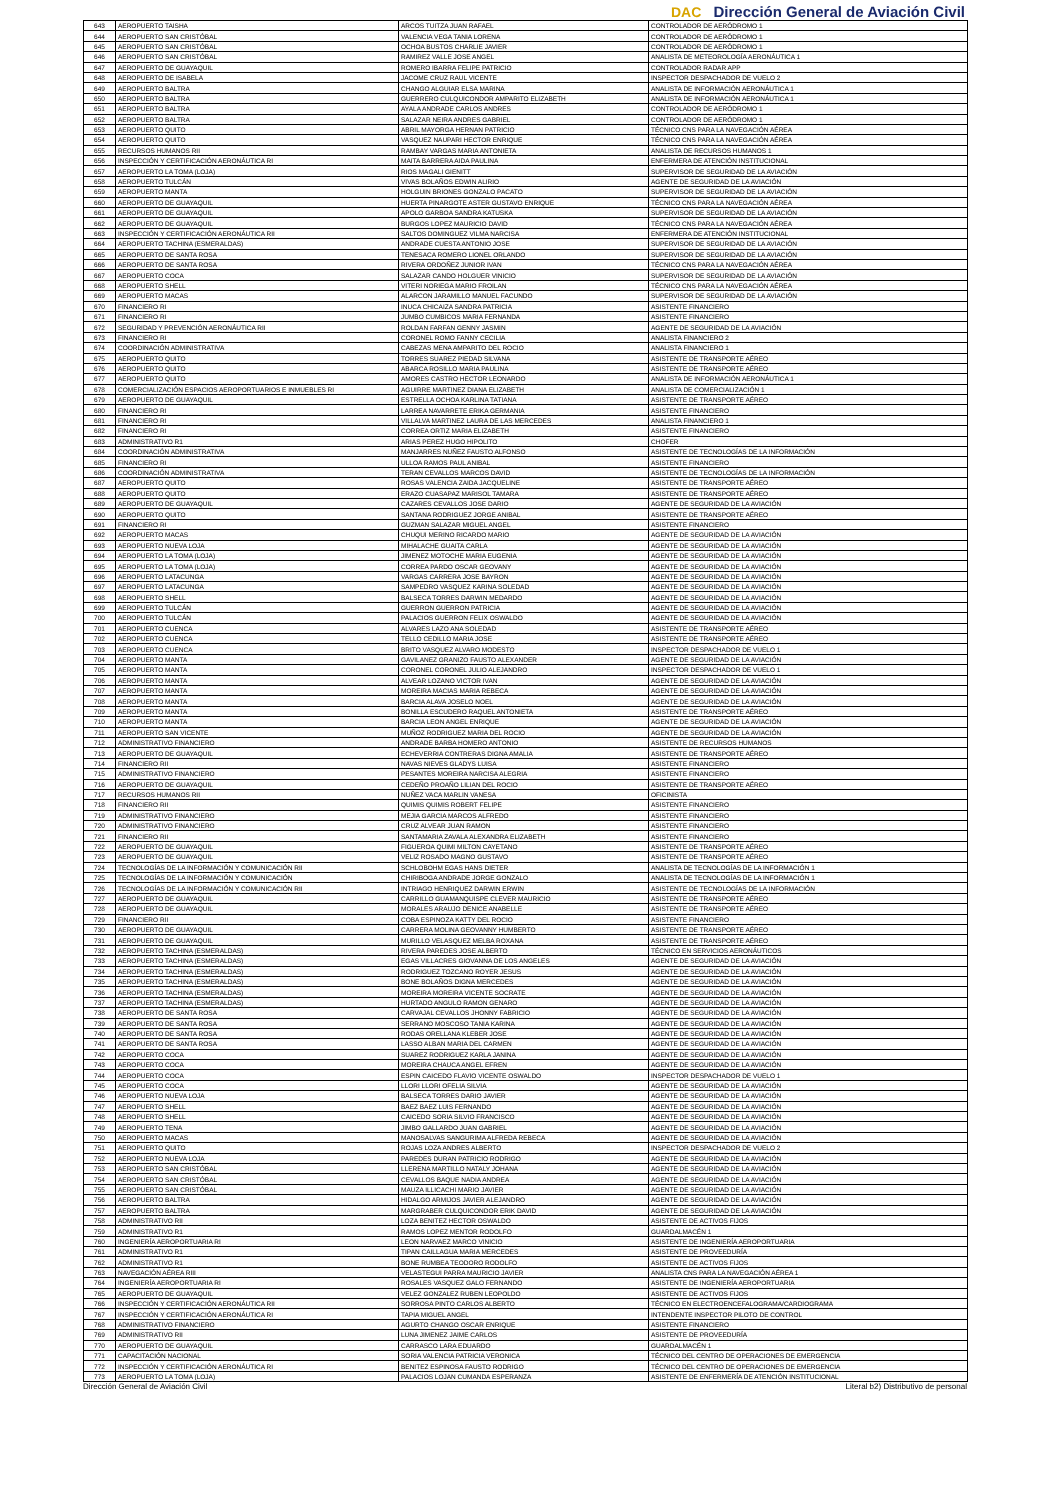DAC Dirección General de Aviación Civil
| 643 | AEROPUERTO TAISHA | ARCOS TUITZA JUAN RAFAEL | CONTROLADOR DE AERÓDROMO 1 |
| 644 | AEROPUERTO SAN CRISTÓBAL | VALENCIA VEGA TANIA LORENA | CONTROLADOR DE AERÓDROMO 1 |
| 645 | AEROPUERTO SAN CRISTÓBAL | OCHOA BUSTOS CHARLIE JAVIER | CONTROLADOR DE AERÓDROMO 1 |
| 646 | AEROPUERTO SAN CRISTÓBAL | RAMIREZ VALLE JOSE ANGEL | ANALISTA DE METEOROLOGÍA AERONÁUTICA 1 |
| 647 | AEROPUERTO DE GUAYAQUIL | ROMERO IBARRA FELIPE PATRICIO | CONTROLADOR RADAR APP |
| 648 | AEROPUERTO DE ISABELA | JACOME CRUZ RAUL VICENTE | INSPECTOR DESPACHADOR DE VUELO 2 |
| 649 | AEROPUERTO BALTRA | CHANGO ALGUIAR ELSA MARINA | ANALISTA DE INFORMACIÓN AERONÁUTICA 1 |
| 650 | AEROPUERTO BALTRA | GUERRERO CULQUICONDOR AMPARITO ELIZABETH | ANALISTA DE INFORMACIÓN AERONÁUTICA 1 |
| 651 | AEROPUERTO BALTRA | AYALA ANDRADE CARLOS ANDRES | CONTROLADOR DE AERÓDROMO 1 |
| 652 | AEROPUERTO BALTRA | SALAZAR NEIRA ANDRES GABRIEL | CONTROLADOR DE AERÓDROMO 1 |
| 653 | AEROPUERTO QUITO | ABRIL MAYORGA HERNAN PATRICIO | TÉCNICO CNS PARA LA NAVEGACIÓN AÉREA |
| 654 | AEROPUERTO QUITO | VASQUEZ NAUPARI HECTOR ENRIQUE | TÉCNICO CNS PARA LA NAVEGACIÓN AÉREA |
| 655 | RECURSOS HUMANOS RII | RAMBAY VARGAS MARIA ANTONIETA | ANALISTA DE RECURSOS HUMANOS 1 |
| 656 | INSPECCIÓN Y CERTIFICACIÓN AERONÁUTICA RI | MAITA BARRERA AIDA PAULINA | ENFERMERA DE ATENCIÓN INSTITUCIONAL |
| 657 | AEROPUERTO LA TOMA (LOJA) | RIOS MAGALI GIENITT | SUPERVISOR DE SEGURIDAD DE LA AVIACIÓN |
| 658 | AEROPUERTO TULCÁN | VIVAS BOLAÑOS EDWIN ALIRIO | AGENTE DE SEGURIDAD DE LA AVIACIÓN |
| 659 | AEROPUERTO MANTA | HOLGUIN BRIONES GONZALO PACATO | SUPERVISOR DE SEGURIDAD DE LA AVIACIÓN |
| 660 | AEROPUERTO DE GUAYAQUIL | HUERTA PINARGOTE ASTER GUSTAVO ENRIQUE | TÉCNICO CNS PARA LA NAVEGACIÓN AÉREA |
| 661 | AEROPUERTO DE GUAYAQUIL | APOLO GARBOA SANDRA KATUSKA | SUPERVISOR DE SEGURIDAD DE LA AVIACIÓN |
| 662 | AEROPUERTO DE GUAYAQUIL | BURGOS LOPEZ MAURICIO DAVID | TÉCNICO CNS PARA LA NAVEGACIÓN AÉREA |
| 663 | INSPECCIÓN Y CERTIFICACIÓN AERONÁUTICA RII | SALTOS DOMINGUEZ VILMA NARCISA | ENFERMERA DE ATENCIÓN INSTITUCIONAL |
| 664 | AEROPUERTO TACHINA (ESMERALDAS) | ANDRADE CUESTA ANTONIO JOSE | SUPERVISOR DE SEGURIDAD DE LA AVIACIÓN |
| 665 | AEROPUERTO DE SANTA ROSA | TENESACA ROMERO LIONEL ORLANDO | SUPERVISOR DE SEGURIDAD DE LA AVIACIÓN |
| 666 | AEROPUERTO DE SANTA ROSA | RIVERA ORDOÑEZ JUNIOR IVAN | TÉCNICO CNS PARA LA NAVEGACIÓN AÉREA |
| 667 | AEROPUERTO COCA | SALAZAR CANDO HOLGUER VINICIO | SUPERVISOR DE SEGURIDAD DE LA AVIACIÓN |
| 668 | AEROPUERTO SHELL | VITERI NORIEGA MARIO FROILAN | TÉCNICO CNS PARA LA NAVEGACIÓN AÉREA |
| 669 | AEROPUERTO MACAS | ALARCON JARAMILLO MANUEL FACUNDO | SUPERVISOR DE SEGURIDAD DE LA AVIACIÓN |
| 670 | FINANCIERO RI | INUCA CHICAIZA SANDRA PATRICIA | ASISTENTE FINANCIERO |
| 671 | FINANCIERO RI | JUMBO CUMBICOS MARIA FERNANDA | ASISTENTE FINANCIERO |
| 672 | SEGURIDAD Y PREVENCIÓN AERONÁUTICA RII | ROLDAN FARFAN GENNY JASMIN | AGENTE DE SEGURIDAD DE LA AVIACIÓN |
| 673 | FINANCIERO RI | CORONEL ROMO FANNY CECILIA | ANALISTA FINANCIERO 2 |
| 674 | COORDINACIÓN ADMINISTRATIVA | CABEZAS MENA AMPARITO DEL ROCIO | ANALISTA FINANCIERO 1 |
| 675 | AEROPUERTO QUITO | TORRES SUAREZ PIEDAD SILVANA | ASISTENTE DE TRANSPORTE AÉREO |
| 676 | AEROPUERTO QUITO | ABARCA ROSILLO MARIA PAULINA | ASISTENTE DE TRANSPORTE AÉREO |
| 677 | AEROPUERTO QUITO | AMORES CASTRO HECTOR LEONARDO | ANALISTA DE INFORMACIÓN AERONÁUTICA 1 |
| 678 | COMERCIALIZACIÓN ESPACIOS AEROPORTUARIOS E INMUEBLES RI | AGUIRRE MARTINEZ DIANA ELIZABETH | ANALISTA DE COMERCIALIZACIÓN 1 |
| 679 | AEROPUERTO DE GUAYAQUIL | ESTRELLA OCHOA KARLINA TATIANA | ASISTENTE DE TRANSPORTE AÉREO |
| 680 | FINANCIERO RI | LARREA NAVARRETE ERIKA GERMANIA | ASISTENTE FINANCIERO |
| 681 | FINANCIERO RI | VILLALVA MARTINEZ LAURA DE LAS MERCEDES | ANALISTA FINANCIERO 1 |
| 682 | FINANCIERO RI | CORREA ORTIZ MARIA ELIZABETH | ASISTENTE FINANCIERO |
| 683 | ADMINISTRATIVO R1 | ARIAS PEREZ HUGO HIPOLITO | CHOFER |
| 684 | COORDINACIÓN ADMINISTRATIVA | MANJARRES NUÑEZ FAUSTO ALFONSO | ASISTENTE DE TECNOLOGÍAS DE LA INFORMACIÓN |
| 685 | FINANCIERO RI | ULLOA RAMOS PAUL ANIBAL | ASISTENTE FINANCIERO |
| 686 | COORDINACIÓN ADMINISTRATIVA | TERAN CEVALLOS MARCOS DAVID | ASISTENTE DE TECNOLOGÍAS DE LA INFORMACIÓN |
| 687 | AEROPUERTO QUITO | ROSAS VALENCIA ZAIDA JACQUELINE | ASISTENTE DE TRANSPORTE AÉREO |
| 688 | AEROPUERTO QUITO | ERAZO CUASAPAZ MARISOL TAMARA | ASISTENTE DE TRANSPORTE AÉREO |
| 689 | AEROPUERTO DE GUAYAQUIL | CAZARES CEVALLOS JOSE DARIO | AGENTE DE SEGURIDAD DE LA AVIACIÓN |
| 690 | AEROPUERTO QUITO | SANTANA RODRIGUEZ JORGE ANIBAL | ASISTENTE DE TRANSPORTE AÉREO |
| 691 | FINANCIERO RI | GUZMAN SALAZAR MIGUEL ANGEL | ASISTENTE FINANCIERO |
| 692 | AEROPUERTO MACAS | CHUQUI MERINO RICARDO MARIO | AGENTE DE SEGURIDAD DE LA AVIACIÓN |
| 693 | AEROPUERTO NUEVA LOJA | MIHALACHE GUAITA CARLA | AGENTE DE SEGURIDAD DE LA AVIACIÓN |
| 694 | AEROPUERTO LA TOMA (LOJA) | JIMENEZ MOTOCHE MARIA EUGENIA | AGENTE DE SEGURIDAD DE LA AVIACIÓN |
| 695 | AEROPUERTO LA TOMA (LOJA) | CORREA PARDO OSCAR GEOVANY | AGENTE DE SEGURIDAD DE LA AVIACIÓN |
| 696 | AEROPUERTO LATACUNGA | VARGAS CARRERA JOSE BAYRON | AGENTE DE SEGURIDAD DE LA AVIACIÓN |
| 697 | AEROPUERTO LATACUNGA | SAMPEDRO VASQUEZ KARINA SOLEDAD | AGENTE DE SEGURIDAD DE LA AVIACIÓN |
| 698 | AEROPUERTO SHELL | BALSECA TORRES DARWIN MEDARDO | AGENTE DE SEGURIDAD DE LA AVIACIÓN |
| 699 | AEROPUERTO TULCÁN | GUERRON GUERRON PATRICIA | AGENTE DE SEGURIDAD DE LA AVIACIÓN |
| 700 | AEROPUERTO TULCÁN | PALACIOS GUERRON FELIX OSWALDO | AGENTE DE SEGURIDAD DE LA AVIACIÓN |
| 701 | AEROPUERTO CUENCA | ALVARES LAZO ANA SOLEDAD | ASISTENTE DE TRANSPORTE AÉREO |
| 702 | AEROPUERTO CUENCA | TELLO CEDILLO MARIA JOSE | ASISTENTE DE TRANSPORTE AÉREO |
| 703 | AEROPUERTO CUENCA | BRITO VASQUEZ ALVARO MODESTO | INSPECTOR DESPACHADOR DE VUELO 1 |
| 704 | AEROPUERTO MANTA | GAVILANEZ GRANIZO FAUSTO ALEXANDER | AGENTE DE SEGURIDAD DE LA AVIACIÓN |
| 705 | AEROPUERTO MANTA | CORONEL CORONEL JULIO ALEJANDRO | INSPECTOR DESPACHADOR DE VUELO 1 |
| 706 | AEROPUERTO MANTA | ALVEAR LOZANO VICTOR IVAN | AGENTE DE SEGURIDAD DE LA AVIACIÓN |
| 707 | AEROPUERTO MANTA | MOREIRA MACIAS MARIA REBECA | AGENTE DE SEGURIDAD DE LA AVIACIÓN |
| 708 | AEROPUERTO MANTA | BARCIA ALAVA JOSELO NOEL | AGENTE DE SEGURIDAD DE LA AVIACIÓN |
| 709 | AEROPUERTO MANTA | BONILLA ESCUDERO RAQUEL ANTONIETA | ASISTENTE DE TRANSPORTE AÉREO |
| 710 | AEROPUERTO MANTA | BARCIA LEON ANGEL ENRIQUE | AGENTE DE SEGURIDAD DE LA AVIACIÓN |
| 711 | AEROPUERTO SAN VICENTE | MUÑOZ RODRIGUEZ MARIA DEL ROCIO | AGENTE DE SEGURIDAD DE LA AVIACIÓN |
| 712 | ADMINISTRATIVO FINANCIERO | ANDRADE BARBA HOMERO ANTONIO | ASISTENTE DE RECURSOS HUMANOS |
| 713 | AEROPUERTO DE GUAYAQUIL | ECHEVERRIA CONTRERAS DIGNA AMALIA | ASISTENTE DE TRANSPORTE AÉREO |
| 714 | FINANCIERO RII | NAVAS NIEVES GLADYS LUISA | ASISTENTE FINANCIERO |
| 715 | ADMINISTRATIVO FINANCIERO | PESANTES MOREIRA NARCISA ALEGRIA | ASISTENTE FINANCIERO |
| 716 | AEROPUERTO DE GUAYAQUIL | CEDEÑO PROAÑO LILIAN DEL ROCIO | ASISTENTE DE TRANSPORTE AÉREO |
| 717 | RECURSOS HUMANOS RII | NUÑEZ VACA MARLIN VANESA | OFICINISTA |
| 718 | FINANCIERO RII | QUIMIS QUIMIS ROBERT FELIPE | ASISTENTE FINANCIERO |
| 719 | ADMINISTRATIVO FINANCIERO | MEJIA GARCIA MARCOS ALFREDO | ASISTENTE FINANCIERO |
| 720 | ADMINISTRATIVO FINANCIERO | CRUZ ALVEAR JUAN RAMON | ASISTENTE FINANCIERO |
| 721 | FINANCIERO RII | SANTAMARIA ZAVALA ALEXANDRA ELIZABETH | ASISTENTE FINANCIERO |
| 722 | AEROPUERTO DE GUAYAQUIL | FIGUEROA QUIMI MILTON CAYETANO | ASISTENTE DE TRANSPORTE AÉREO |
| 723 | AEROPUERTO DE GUAYAQUIL | VELIZ ROSADO MAGNO GUSTAVO | ASISTENTE DE TRANSPORTE AÉREO |
| 724 | TECNOLOGÍAS DE LA INFORMACIÓN Y COMUNICACIÓN RII | SCHLOBOHM EGAS HANS DIETER | ANALISTA DE TECNOLOGÍAS DE LA INFORMACIÓN 1 |
| 725 | TECNOLOGÍAS DE LA INFORMACIÓN Y COMUNICACIÓN | CHIRIBOGA ANDRADE JORGE GONZALO | ANALISTA DE TECNOLOGÍAS DE LA INFORMACIÓN 1 |
| 726 | TECNOLOGÍAS DE LA INFORMACIÓN Y COMUNICACIÓN RII | INTRIAGO HENRIQUEZ DARWIN ERWIN | ASISTENTE DE TECNOLOGÍAS DE LA INFORMACIÓN |
| 727 | AEROPUERTO DE GUAYAQUIL | CARRILLO GUAMANQUISPE CLEVER MAURICIO | ASISTENTE DE TRANSPORTE AÉREO |
| 728 | AEROPUERTO DE GUAYAQUIL | MORALES ARAUJO DENICE ANABELLE | ASISTENTE DE TRANSPORTE AÉREO |
| 729 | FINANCIERO RII | COBA ESPINOZA KATTY DEL ROCIO | ASISTENTE FINANCIERO |
| 730 | AEROPUERTO DE GUAYAQUIL | CARRERA MOLINA GEOVANNY HUMBERTO | ASISTENTE DE TRANSPORTE AÉREO |
| 731 | AEROPUERTO DE GUAYAQUIL | MURILLO VELASQUEZ MELBA ROXANA | ASISTENTE DE TRANSPORTE AÉREO |
| 732 | AEROPUERTO TACHINA (ESMERALDAS) | RIVERA PAREDES JOSE ALBERTO | TÉCNICO EN SERVICIOS AERONÁUTICOS |
| 733 | AEROPUERTO TACHINA (ESMERALDAS) | EGAS VILLACRES GIOVANNA DE LOS ANGELES | AGENTE DE SEGURIDAD DE LA AVIACIÓN |
| 734 | AEROPUERTO TACHINA (ESMERALDAS) | RODRIGUEZ TOZCANO ROYER JESUS | AGENTE DE SEGURIDAD DE LA AVIACIÓN |
| 735 | AEROPUERTO TACHINA (ESMERALDAS) | BONE BOLAÑOS DIGNA MERCEDES | AGENTE DE SEGURIDAD DE LA AVIACIÓN |
| 736 | AEROPUERTO TACHINA (ESMERALDAS) | MOREIRA MOREIRA VICENTE SOCRATE | AGENTE DE SEGURIDAD DE LA AVIACIÓN |
| 737 | AEROPUERTO TACHINA (ESMERALDAS) | HURTADO ANGULO RAMON GENARO | AGENTE DE SEGURIDAD DE LA AVIACIÓN |
| 738 | AEROPUERTO DE SANTA ROSA | CARVAJAL CEVALLOS JHONNY FABRICIO | AGENTE DE SEGURIDAD DE LA AVIACIÓN |
| 739 | AEROPUERTO DE SANTA ROSA | SERRANO MOSCOSO TANIA KARINA | AGENTE DE SEGURIDAD DE LA AVIACIÓN |
| 740 | AEROPUERTO DE SANTA ROSA | RODAS ORELLANA KLEBER JOSE | AGENTE DE SEGURIDAD DE LA AVIACIÓN |
| 741 | AEROPUERTO DE SANTA ROSA | LASSO ALBAN MARIA DEL CARMEN | AGENTE DE SEGURIDAD DE LA AVIACIÓN |
| 742 | AEROPUERTO COCA | SUAREZ RODRIGUEZ KARLA JANINA | AGENTE DE SEGURIDAD DE LA AVIACIÓN |
| 743 | AEROPUERTO COCA | MOREIRA CHAUCA ANGEL EFREN | AGENTE DE SEGURIDAD DE LA AVIACIÓN |
| 744 | AEROPUERTO COCA | ESPIN CAICEDO FLAVIO VICENTE OSWALDO | INSPECTOR DESPACHADOR DE VUELO 1 |
| 745 | AEROPUERTO COCA | LLORI LLORI OFELIA SILVIA | AGENTE DE SEGURIDAD DE LA AVIACIÓN |
| 746 | AEROPUERTO NUEVA LOJA | BALSECA TORRES DARIO JAVIER | AGENTE DE SEGURIDAD DE LA AVIACIÓN |
| 747 | AEROPUERTO SHELL | BAEZ BAEZ LUIS FERNANDO | AGENTE DE SEGURIDAD DE LA AVIACIÓN |
| 748 | AEROPUERTO SHELL | CAICEDO SORIA SILVIO FRANCISCO | AGENTE DE SEGURIDAD DE LA AVIACIÓN |
| 749 | AEROPUERTO TENA | JIMBO GALLARDO JUAN GABRIEL | AGENTE DE SEGURIDAD DE LA AVIACIÓN |
| 750 | AEROPUERTO MACAS | MANOSALVAS SANGURIMA ALFREDA REBECA | AGENTE DE SEGURIDAD DE LA AVIACIÓN |
| 751 | AEROPUERTO QUITO | ROJAS LOZA ANDRES ALBERTO | INSPECTOR DESPACHADOR DE VUELO 2 |
| 752 | AEROPUERTO NUEVA LOJA | PAREDES DURAN PATRICIO RODRIGO | AGENTE DE SEGURIDAD DE LA AVIACIÓN |
| 753 | AEROPUERTO SAN CRISTÓBAL | LLERENA MARTILLO NATALY JOHANA | AGENTE DE SEGURIDAD DE LA AVIACIÓN |
| 754 | AEROPUERTO SAN CRISTÓBAL | CEVALLOS BAQUE NADIA ANDREA | AGENTE DE SEGURIDAD DE LA AVIACIÓN |
| 755 | AEROPUERTO SAN CRISTÓBAL | MAUZA ILLICACHI MARIO JAVIER | AGENTE DE SEGURIDAD DE LA AVIACIÓN |
| 756 | AEROPUERTO BALTRA | HIDALGO ARMIJOS JAVIER ALEJANDRO | AGENTE DE SEGURIDAD DE LA AVIACIÓN |
| 757 | AEROPUERTO BALTRA | MARGRABER CULQUICONDOR ERIK DAVID | AGENTE DE SEGURIDAD DE LA AVIACIÓN |
| 758 | ADMINISTRATIVO RII | LOZA BENITEZ HECTOR OSWALDO | ASISTENTE DE ACTIVOS FIJOS |
| 759 | ADMINISTRATIVO R1 | RAMOS LOPEZ MENTOR RODOLFO | GUARDALMACÉN 1 |
| 760 | INGENIERÍA AEROPORTUARIA RI | LEON NARVAEZ MARCO VINICIO | ASISTENTE DE INGENIERÍA AEROPORTUARIA |
| 761 | ADMINISTRATIVO R1 | TIPAN CAILLAGUA MARIA MERCEDES | ASISTENTE DE PROVEEDURÍA |
| 762 | ADMINISTRATIVO R1 | BONE RUMBEA TEODORO RODOLFO | ASISTENTE DE ACTIVOS FIJOS |
| 763 | NAVEGACIÓN AÉREA RIII | VELASTEGUI PARRA MAURICIO JAVIER | ANALISTA CNS PARA LA NAVEGACIÓN AÉREA 1 |
| 764 | INGENIERÍA AEROPORTUARIA RI | ROSALES VASQUEZ GALO FERNANDO | ASISTENTE DE INGENIERÍA AEROPORTUARIA |
| 765 | AEROPUERTO DE GUAYAQUIL | VELEZ GONZALEZ RUBEN LEOPOLDO | ASISTENTE DE ACTIVOS FIJOS |
| 766 | INSPECCIÓN Y CERTIFICACIÓN AERONÁUTICA RII | SORROSA PINTO CARLOS ALBERTO | TÉCNICO EN ELECTROENCEFALOGRAMA/CARDIOGRAMA |
| 767 | INSPECCIÓN Y CERTIFICACIÓN AERONÁUTICA RI | TAPIA MIGUEL ANGEL | INTENDENTE INSPECTOR PILOTO DE CONTROL |
| 768 | ADMINISTRATIVO FINANCIERO | AGURTO CHANGO OSCAR ENRIQUE | ASISTENTE FINANCIERO |
| 769 | ADMINISTRATIVO RII | LUNA JIMENEZ JAIME CARLOS | ASISTENTE DE PROVEEDURÍA |
| 770 | AEROPUERTO DE GUAYAQUIL | CARRASCO LARA EDUARDO | GUARDALMACÉN 1 |
| 771 | CAPACITACIÓN NACIONAL | SORIA VALENCIA PATRICIA VERONICA | TÉCNICO DEL CENTRO DE OPERACIONES DE EMERGENCIA |
| 772 | INSPECCIÓN Y CERTIFICACIÓN AERONÁUTICA RI | BENITEZ ESPINOSA FAUSTO RODRIGO | TÉCNICO DEL CENTRO DE OPERACIONES DE EMERGENCIA |
| 773 | AEROPUERTO LA TOMA (LOJA) | PALACIOS LOJAN CUMANDA ESPERANZA | ASISTENTE DE ENFERMERÍA DE ATENCIÓN INSTITUCIONAL |
Dirección General de Aviación Civil Literal b2) Distributivo de personal